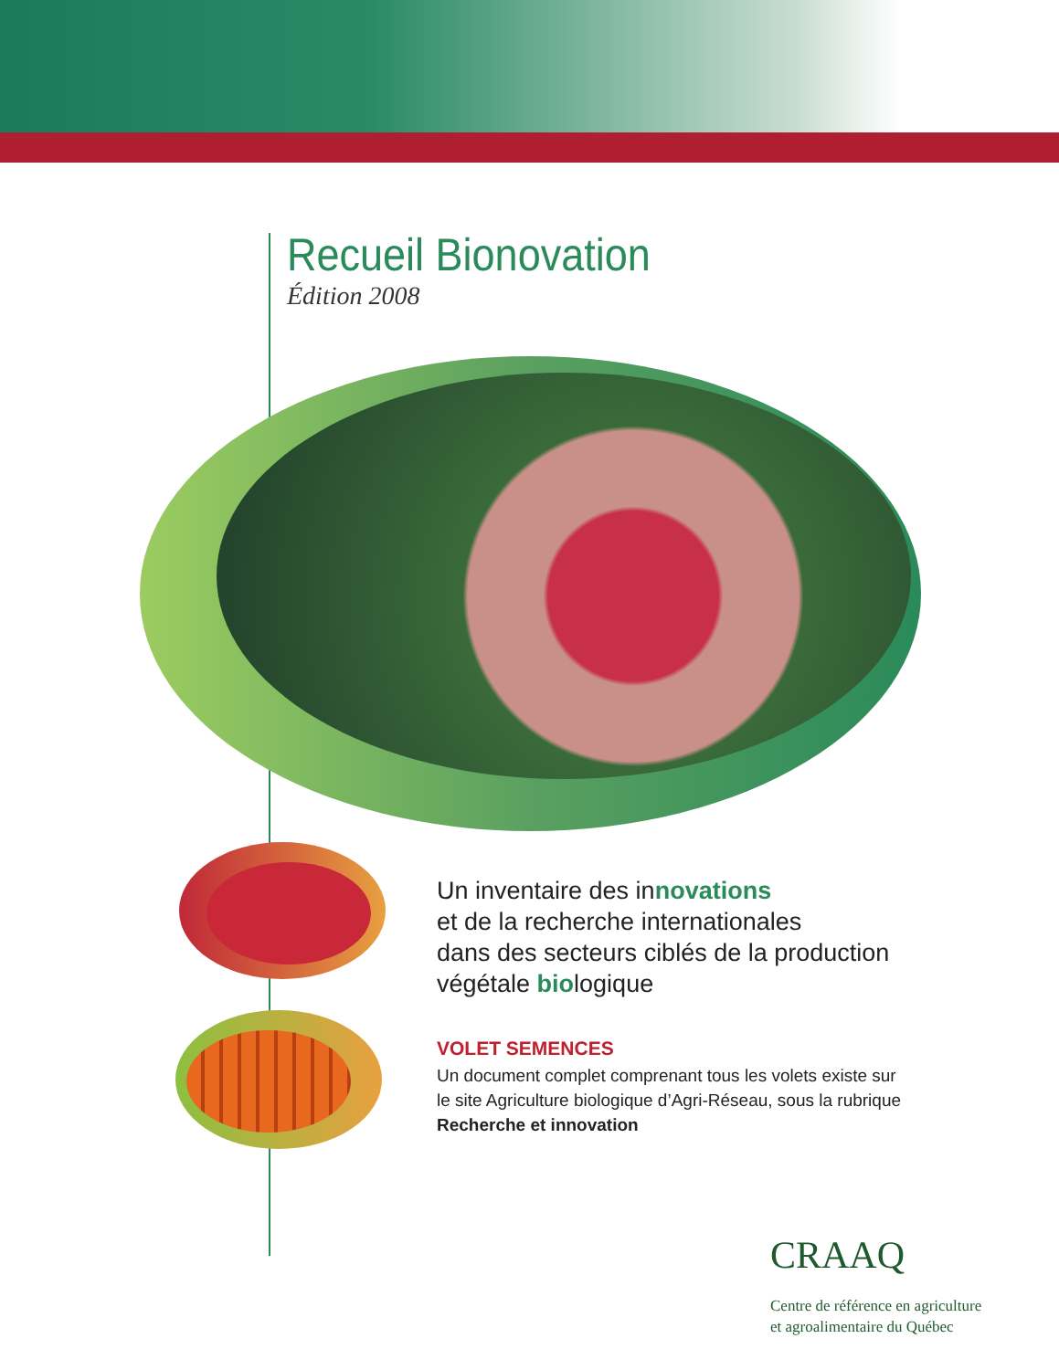Recueil Bionovation
Édition 2008
Un inventaire des innovations
et de la recherche internationales
dans des secteurs ciblés de la production
végétale biologique
VOLET SEMENCES
Un document complet comprenant tous les volets existe sur le site Agriculture biologique d’Agri-Réseau, sous la rubrique Recherche et innovation
CRAAQ
Centre de référence en agriculture
et agroalimentaire du Québec